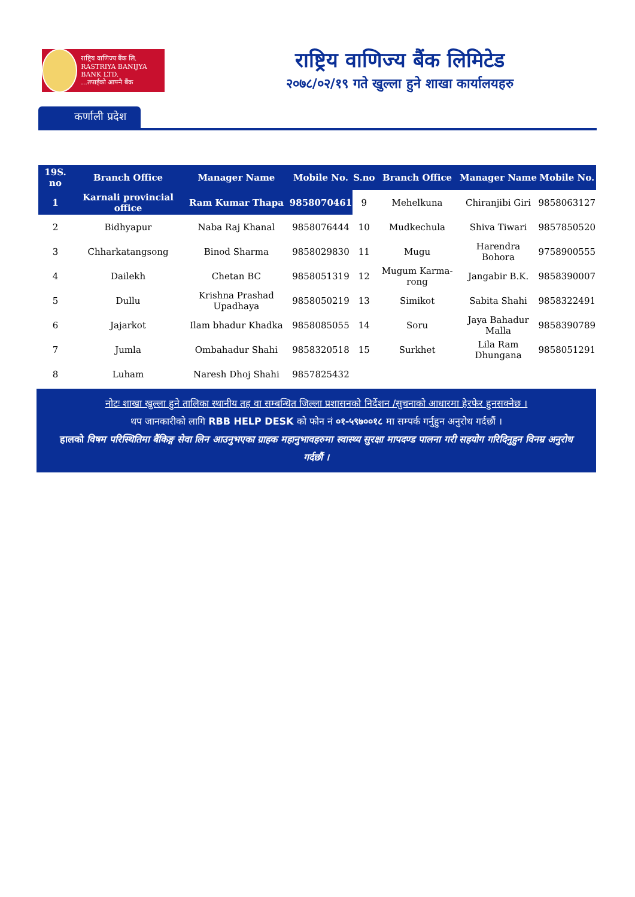राष्ट्रिय वाणिज्य बैंक लि.
RASTRIYA BANIJYA BANK LTD.
...तपाईंको आफ्नै बैंक
राष्ट्रिय वाणिज्य बैंक लिमिटेड
२०७८/०२/१९ गते खुल्ला हुने शाखा कार्यालयहरु
कर्णाली प्रदेश
| 19S. no | Branch Office | Manager Name | Mobile No. | S.no | Branch Office | Manager Name | Mobile No. |
| --- | --- | --- | --- | --- | --- | --- | --- |
| 1 | Karnali provincial office | Ram Kumar Thapa | 9858070461 | 9 | Mehelkuna | Chiranjibi Giri | 9858063127 |
| 2 | Bidhyapur | Naba Raj Khanal | 9858076444 | 10 | Mudkechula | Shiva Tiwari | 9857850520 |
| 3 | Chharkatangsong | Binod Sharma | 9858029830 | 11 | Mugu | Harendra Bohora | 9758900555 |
| 4 | Dailekh | Chetan BC | 9858051319 | 12 | Mugum Karma-rong | Jangabir B.K. | 9858390007 |
| 5 | Dullu | Krishna Prashad Upadhaya | 9858050219 | 13 | Simikot | Sabita Shahi | 9858322491 |
| 6 | Jajarkot | Ilam bhadur Khadka | 9858085055 | 14 | Soru | Jaya Bahadur Malla | 9858390789 |
| 7 | Jumla | Ombahadur Shahi | 9858320518 | 15 | Surkhet | Lila Ram Dhungana | 9858051291 |
| 8 | Luham | Naresh Dhoj Shahi | 9857825432 | | | | |
नोटः शाखा खुल्ला हुने तालिका स्थानीय तह वा सम्बन्धित जिल्ला प्रशासनको निर्देशन /सुचनाको आधारमा हेरफेर हुनसक्नेछ ।
थप जानकारीको लागि RBB HELP DESK को फोन नं ०१-५९७००१८ मा सम्पर्क गर्नुहुन अनुरोध गर्दछौं ।
हालको विषम परिस्थितिमा बैंकिङ्ग सेवा लिन आउनुभएका ग्राहक महानुभावहरुमा स्वास्थ्य सुरक्षा मापदण्ड पालना गरी सहयोग गरिदिनुहुन विनम्र अनुरोध गर्दछौं ।